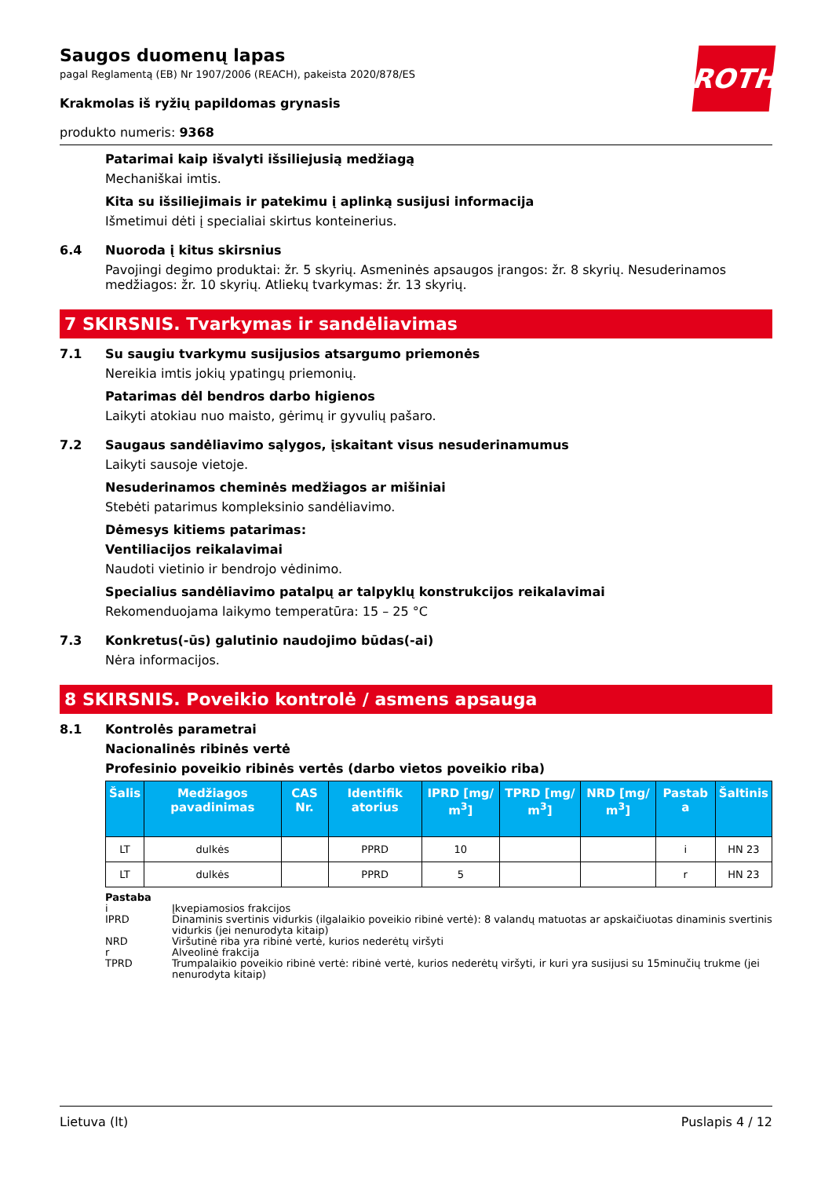ROTH
Saugos duomenų lapas
pagal Reglamentą (EB) Nr 1907/2006 (REACH), pakeista 2020/878/ES
Krakmolas iš ryžių papildomas grynasis
produkto numeris: 9368
Patarimai kaip išvalyti išsiliejusią medžiagą
Mechaniškai imtis.
Kita su išsiliejimais ir patekimu į aplinką susijusi informacija
Išmetimui dėti į specialiai skirtus konteinerius.
6.4 Nuoroda į kitus skirsnius
Pavojingi degimo produktai: žr. 5 skyrių. Asmeninės apsaugos įrangos: žr. 8 skyrių. Nesuderinamos medžiagos: žr. 10 skyrių. Atliekų tvarkymas: žr. 13 skyrių.
7 SKIRSNIS. Tvarkymas ir sandėliavimas
7.1 Su saugiu tvarkymu susijusios atsargumo priemonės
Nereikia imtis jokių ypatingų priemonių.
Patarimas dėl bendros darbo higienos
Laikyti atokiau nuo maisto, gėrimų ir gyvulių pašaro.
7.2 Saugaus sandėliavimo sąlygos, įskaitant visus nesuderinamumus
Laikyti sausoje vietoje.
Nesuderinamos cheminės medžiagos ar mišiniai
Stebėti patarimus kompleksinio sandėliavimo.
Dėmesys kitiems patarimas:
Ventiliacijos reikalavimai
Naudoti vietinio ir bendrojo vėdinimo.
Specialius sandėliavimo patalpų ar talpyklų konstrukcijos reikalavimai
Rekomenduojama laikymo temperatūra: 15 – 25 °C
7.3 Konkretus(-ūs) galutinio naudojimo būdas(-ai)
Nėra informacijos.
8 SKIRSNIS. Poveikio kontrolė / asmens apsauga
8.1 Kontrolės parametrai
Nacionalinės ribinės vertė
Profesinio poveikio ribinės vertės (darbo vietos poveikio riba)
| Šalis | Medžiagos pavadinimas | CAS Nr. | Identifik atorius | IPRD [mg/ m<sup>3</sup>] | TPRD [mg/ m<sup>3</sup>] | NRD [mg/ m<sup>3</sup>] | Pastab a | Šaltinis |
| --- | --- | --- | --- | --- | --- | --- | --- | --- |
| LT | dulkės | | PPRD | 10 | | | i | HN 23 |
| LT | dulkės | | PPRD | 5 | | | r | HN 23 |
Pastaba
i Įkvepiamosios frakcijos
IPRD Dinaminis svertinis vidurkis (ilgalaikio poveikio ribinė vertė): 8 valandų matuotas ar apskaičiuotas dinaminis svertinis vidurkis (jei nenurodyta kitaip)
NRD Viršutinė riba yra ribinė vertė, kurios nederėtų viršyti
r Alveolinė frakcija
TPRD Trumpalaikio poveikio ribinė vertė: ribinė vertė, kurios nederėtų viršyti, ir kuri yra susijusi su 15minučių trukme (jei nenurodyta kitaip)
Lietuva (lt) Puslapis 4 / 12